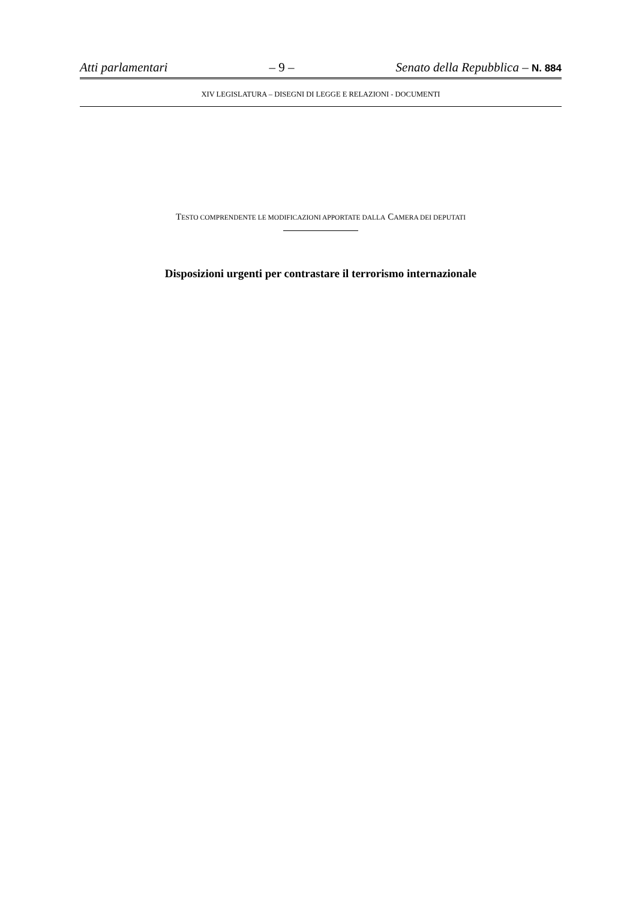Atti parlamentari – 9 – Senato della Repubblica – N. 884
XIV LEGISLATURA – DISEGNI DI LEGGE E RELAZIONI - DOCUMENTI
TESTO COMPRENDENTE LE MODIFICAZIONI APPORTATE DALLA CAMERA DEI DEPUTATI
Disposizioni urgenti per contrastare il terrorismo internazionale